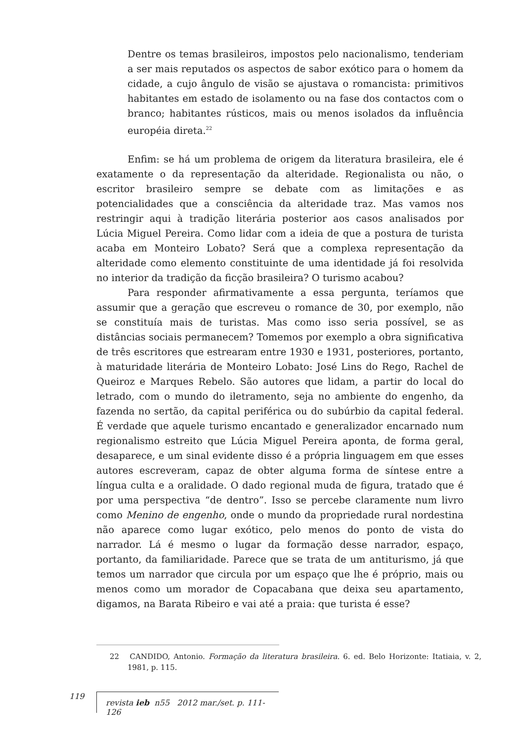Dentre os temas brasileiros, impostos pelo nacionalismo, tenderiam a ser mais reputados os aspectos de sabor exótico para o homem da cidade, a cujo ângulo de visão se ajustava o romancista: primitivos habitantes em estado de isolamento ou na fase dos contactos com o branco; habitantes rústicos, mais ou menos isolados da influência européia direta.<sup>22</sup>
Enfim: se há um problema de origem da literatura brasileira, ele é exatamente o da representação da alteridade. Regionalista ou não, o escritor brasileiro sempre se debate com as limitações e as potencialidades que a consciência da alteridade traz. Mas vamos nos restringir aqui à tradição literária posterior aos casos analisados por Lúcia Miguel Pereira. Como lidar com a ideia de que a postura de turista acaba em Monteiro Lobato? Será que a complexa representação da alteridade como elemento constituinte de uma identidade já foi resolvida no interior da tradição da ficção brasileira? O turismo acabou?
Para responder afirmativamente a essa pergunta, teríamos que assumir que a geração que escreveu o romance de 30, por exemplo, não se constituía mais de turistas. Mas como isso seria possível, se as distâncias sociais permanecem? Tomemos por exemplo a obra significativa de três escritores que estrearam entre 1930 e 1931, posteriores, portanto, à maturidade literária de Monteiro Lobato: José Lins do Rego, Rachel de Queiroz e Marques Rebelo. São autores que lidam, a partir do local do letrado, com o mundo do iletramento, seja no ambiente do engenho, da fazenda no sertão, da capital periférica ou do subúrbio da capital federal. É verdade que aquele turismo encantado e generalizador encarnado num regionalismo estreito que Lúcia Miguel Pereira aponta, de forma geral, desaparece, e um sinal evidente disso é a própria linguagem em que esses autores escreveram, capaz de obter alguma forma de síntese entre a língua culta e a oralidade. O dado regional muda de figura, tratado que é por uma perspectiva “de dentro”. Isso se percebe claramente num livro como Menino de engenho, onde o mundo da propriedade rural nordestina não aparece como lugar exótico, pelo menos do ponto de vista do narrador. Lá é mesmo o lugar da formação desse narrador, espaço, portanto, da familiaridade. Parece que se trata de um antiturismo, já que temos um narrador que circula por um espaço que lhe é próprio, mais ou menos como um morador de Copacabana que deixa seu apartamento, digamos, na Barata Ribeiro e vai até a praia: que turista é esse?
22 CANDIDO, Antonio. Formação da literatura brasileira. 6. ed. Belo Horizonte: Itatiaia, v. 2, 1981, p. 115.
119 revista ieb n55 2012 mar./set. p. 111-126